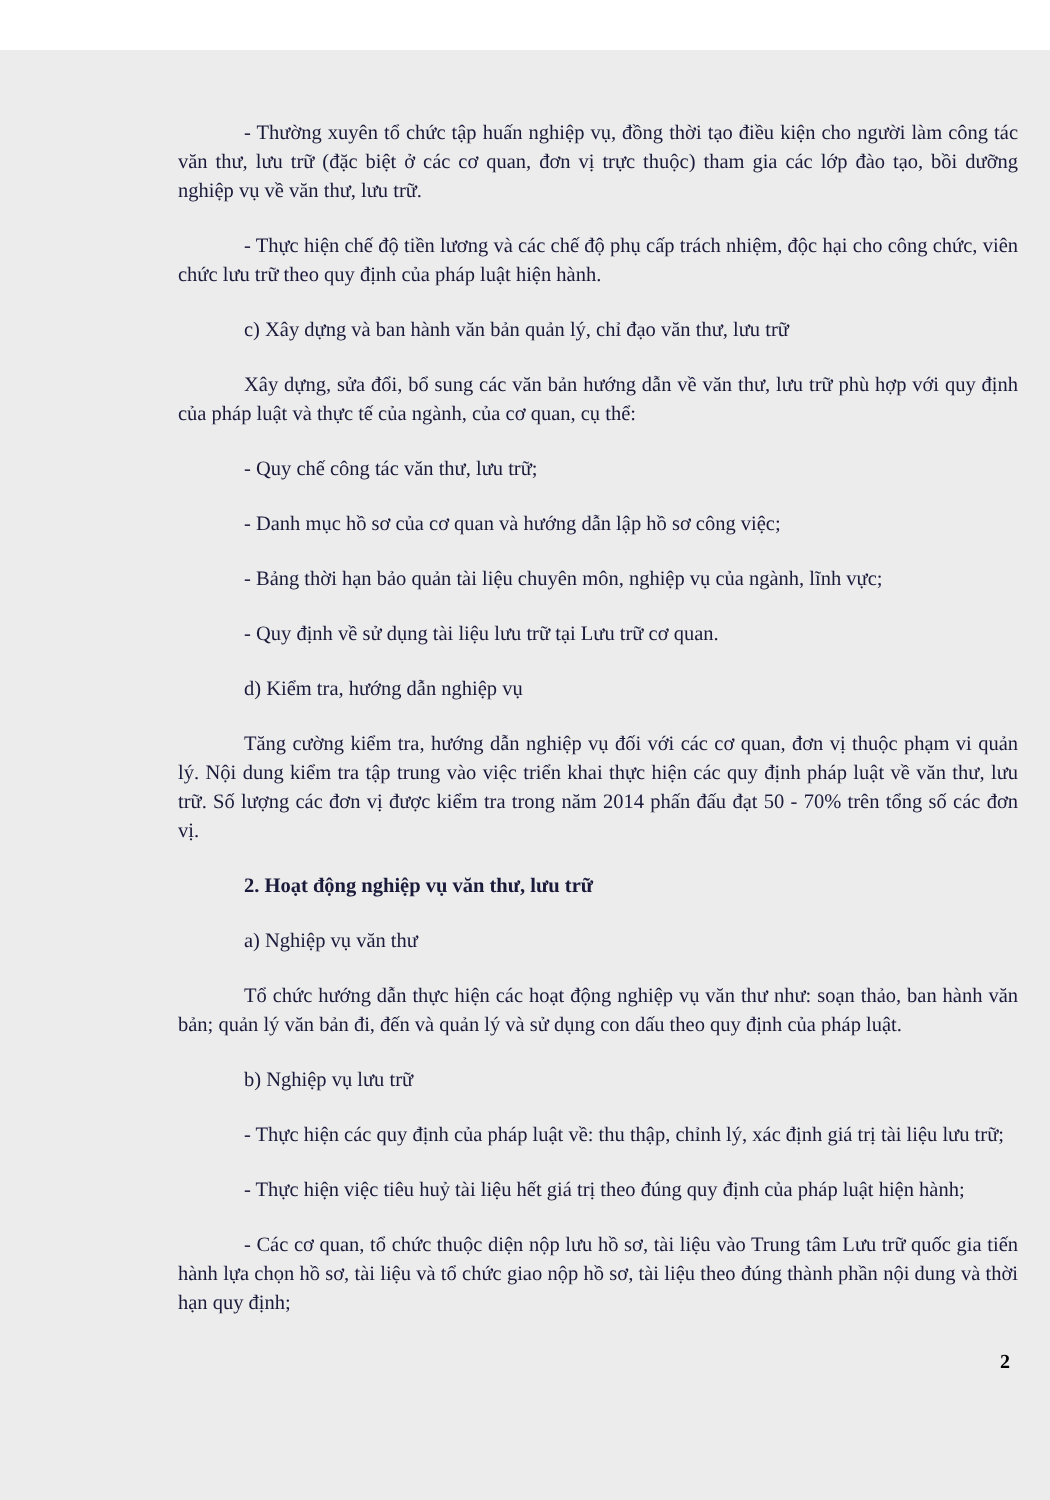- Thường xuyên tổ chức tập huấn nghiệp vụ, đồng thời tạo điều kiện cho người làm công tác văn thư, lưu trữ (đặc biệt ở các cơ quan, đơn vị trực thuộc) tham gia các lớp đào tạo, bồi dưỡng nghiệp vụ về văn thư, lưu trữ.
- Thực hiện chế độ tiền lương và các chế độ phụ cấp trách nhiệm, độc hại cho công chức, viên chức lưu trữ theo quy định của pháp luật hiện hành.
c) Xây dựng và ban hành văn bản quản lý, chỉ đạo văn thư, lưu trữ
Xây dựng, sửa đổi, bổ sung các văn bản hướng dẫn về văn thư, lưu trữ phù hợp với quy định của pháp luật và thực tế của ngành, của cơ quan, cụ thể:
- Quy chế công tác văn thư, lưu trữ;
- Danh mục hồ sơ của cơ quan và hướng dẫn lập hồ sơ công việc;
- Bảng thời hạn bảo quản tài liệu chuyên môn, nghiệp vụ của ngành, lĩnh vực;
- Quy định về sử dụng tài liệu lưu trữ tại Lưu trữ cơ quan.
d) Kiểm tra, hướng dẫn nghiệp vụ
Tăng cường kiểm tra, hướng dẫn nghiệp vụ đối với các cơ quan, đơn vị thuộc phạm vi quản lý. Nội dung kiểm tra tập trung vào việc triển khai thực hiện các quy định pháp luật về văn thư, lưu trữ. Số lượng các đơn vị được kiểm tra trong năm 2014 phấn đấu đạt 50 - 70% trên tổng số các đơn vị.
2. Hoạt động nghiệp vụ văn thư, lưu trữ
a) Nghiệp vụ văn thư
Tổ chức hướng dẫn thực hiện các hoạt động nghiệp vụ văn thư như: soạn thảo, ban hành văn bản; quản lý văn bản đi, đến và quản lý và sử dụng con dấu theo quy định của pháp luật.
b) Nghiệp vụ lưu trữ
- Thực hiện các quy định của pháp luật về: thu thập, chỉnh lý, xác định giá trị tài liệu lưu trữ;
- Thực hiện việc tiêu huỷ tài liệu hết giá trị theo đúng quy định của pháp luật hiện hành;
- Các cơ quan, tổ chức thuộc diện nộp lưu hồ sơ, tài liệu vào Trung tâm Lưu trữ quốc gia tiến hành lựa chọn hồ sơ, tài liệu và tổ chức giao nộp hồ sơ, tài liệu theo đúng thành phần nội dung và thời hạn quy định;
2